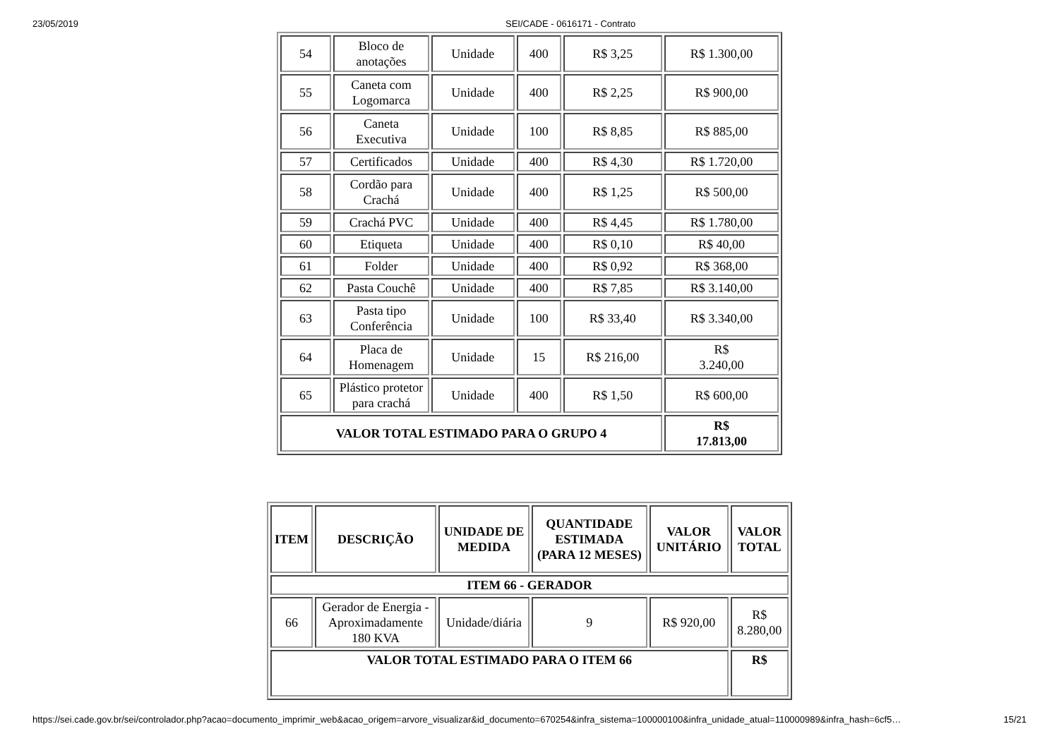23/05/2019 SEI/CADE - 0616171 - Contrato
| 54 | Bloco de anotações | Unidade | 400 | R$ 3,25 | R$ 1.300,00 |
| 55 | Caneta com Logomarca | Unidade | 400 | R$ 2,25 | R$ 900,00 |
| 56 | Caneta Executiva | Unidade | 100 | R$ 8,85 | R$ 885,00 |
| 57 | Certificados | Unidade | 400 | R$ 4,30 | R$ 1.720,00 |
| 58 | Cordão para Crachá | Unidade | 400 | R$ 1,25 | R$ 500,00 |
| 59 | Crachá PVC | Unidade | 400 | R$ 4,45 | R$ 1.780,00 |
| 60 | Etiqueta | Unidade | 400 | R$ 0,10 | R$ 40,00 |
| 61 | Folder | Unidade | 400 | R$ 0,92 | R$ 368,00 |
| 62 | Pasta Couchê | Unidade | 400 | R$ 7,85 | R$ 3.140,00 |
| 63 | Pasta tipo Conferência | Unidade | 100 | R$ 33,40 | R$ 3.340,00 |
| 64 | Placa de Homenagem | Unidade | 15 | R$ 216,00 | R$ 3.240,00 |
| 65 | Plástico protetor para crachá | Unidade | 400 | R$ 1,50 | R$ 600,00 |
| VALOR TOTAL ESTIMADO PARA O GRUPO 4 | | | | | R$ 17.813,00 |
| ITEM | DESCRIÇÃO | UNIDADE DE MEDIDA | QUANTIDADE ESTIMADA (PARA 12 MESES) | VALOR UNITÁRIO | VALOR TOTAL |
| --- | --- | --- | --- | --- | --- |
| ITEM 66 - GERADOR | | | | | |
| 66 | Gerador de Energia - Aproximadamente 180 KVA | Unidade/diária | 9 | R$ 920,00 | R$ 8.280,00 |
| VALOR TOTAL ESTIMADO PARA O ITEM 66 | | | | | R$ |
https://sei.cade.gov.br/sei/controlador.php?acao=documento_imprimir_web&acao_origem=arvore_visualizar&id_documento=670254&infra_sistema=100000100&infra_unidade_atual=110000989&infra_hash=6cf5… 15/21